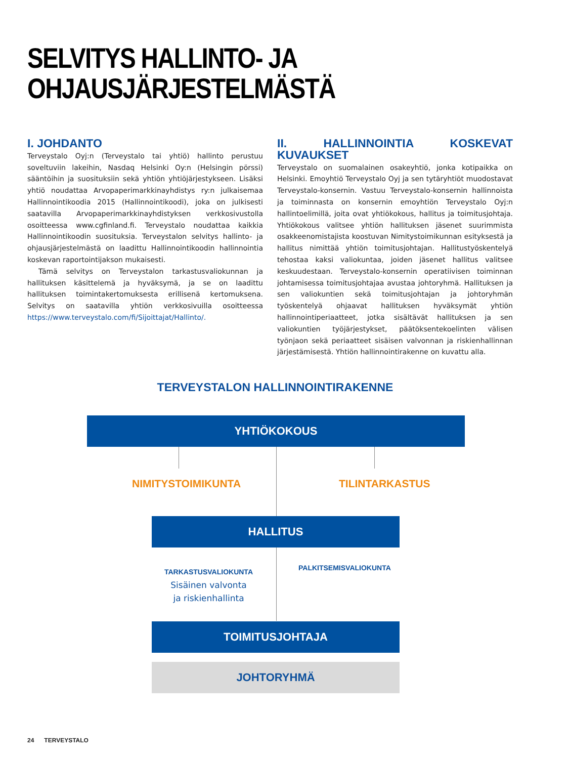SELVITYS HALLINTO- JA
OHJAUSJÄRJESTELMÄSTÄ
I. JOHDANTO
Terveystalo Oyj:n (Terveystalo tai yhtiö) hallinto perustuu soveltuviin lakeihin, Nasdaq Helsinki Oy:n (Helsingin pörssi) sääntöihin ja suosituksiin sekä yhtiön yhtiöjärjestykseen. Lisäksi yhtiö noudattaa Arvopaperimarkkinayhdistys ry:n julkaisemaa Hallinnointikoodia 2015 (Hallinnointikoodi), joka on julkisesti saatavilla Arvopaperimarkkinayhdistyksen verkkosivustolla osoitteessa www.cgfinland.fi. Terveystalo noudattaa kaikkia Hallinnointikoodin suosituksia. Terveystalon selvitys hallinto- ja ohjausjärjestelmästä on laadittu Hallinnointikoodin hallinnointia koskevan raportointijakson mukaisesti.
Tämä selvitys on Terveystalon tarkastusvaliokunnan ja hallituksen käsittelemä ja hyväksymä, ja se on laadittu hallituksen toimintakertomuksesta erillisenä kertomuksena. Selvitys on saatavilla yhtiön verkkosivuilla osoitteessa https://www.terveystalo.com/fi/Sijoittajat/Hallinto/.
II. HALLINNOINTIA KOSKEVAT KUVAUKSET
Terveystalo on suomalainen osakeyhtiö, jonka kotipaikka on Helsinki. Emoyhtiö Terveystalo Oyj ja sen tytäryhtiöt muodostavat Terveystalo-konsernin. Vastuu Terveystalo-konsernin hallinnoista ja toiminnasta on konsernin emoyhtiön Terveystalo Oyj:n hallintoelimillä, joita ovat yhtiökokous, hallitus ja toimitusjohtaja. Yhtiökokous valitsee yhtiön hallituksen jäsenet suurimmista osakkeenomistajista koostuvan Nimitystoimikunnan esityksestä ja hallitus nimittää yhtiön toimitusjohtajan. Hallitustyöskentelyä tehostaa kaksi valiokuntaa, joiden jäsenet hallitus valitsee keskuudestaan. Terveystalo-konsernin operatiivisen toiminnan johtamisessa toimitusjohtajaa avustaa johtoryhmä. Hallituksen ja sen valiokuntien sekä toimitusjohtajan ja johtoryhmän työskentelyä ohjaavat hallituksen hyväksymät yhtiön hallinnointiperiaatteet, jotka sisältävät hallituksen ja sen valiokuntien työjärjestykset, päätöksentekoelinten välisen työnjaon sekä periaatteet sisäisen valvonnan ja riskienhallinnan järjestämisestä. Yhtiön hallinnointirakenne on kuvattu alla.
TERVEYSTALON HALLINNOINTIRAKENNE
YHTIÖKOKOUS
NIMITYSTOIMIKUNTA TILINTARKASTUS
HALLITUS
TARKASTUSVALIOKUNTA
Sisäinen valvonta
ja riskienhallinta
PALKITSEMISVALIOKUNTA
TOIMITUSJOHTAJA
JOHTORYHMÄ
24 TERVEYSTALO